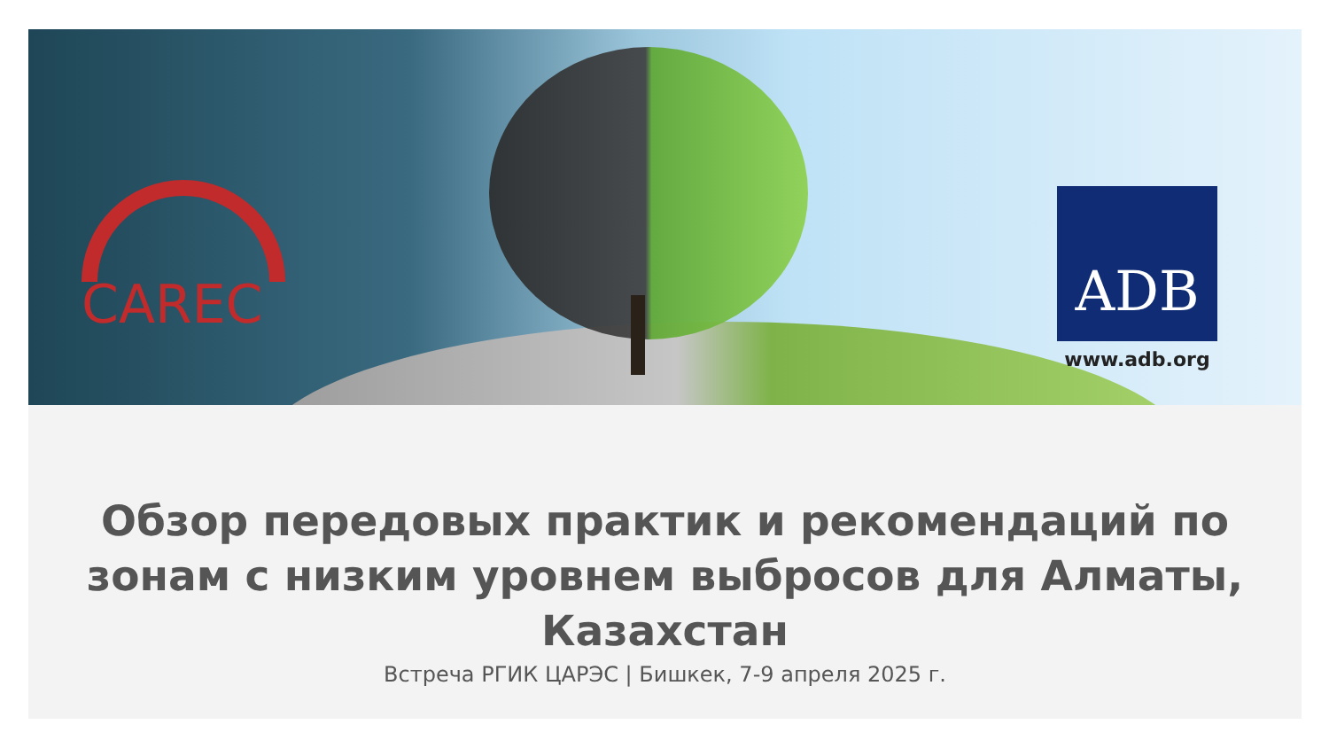CAREC
ADB
www.adb.org
Обзор передовых практик и рекомендаций по зонам с низким уровнем выбросов для Алматы, Казахстан
Встреча РГИК ЦАРЭС | Бишкек, 7-9 апреля 2025 г.